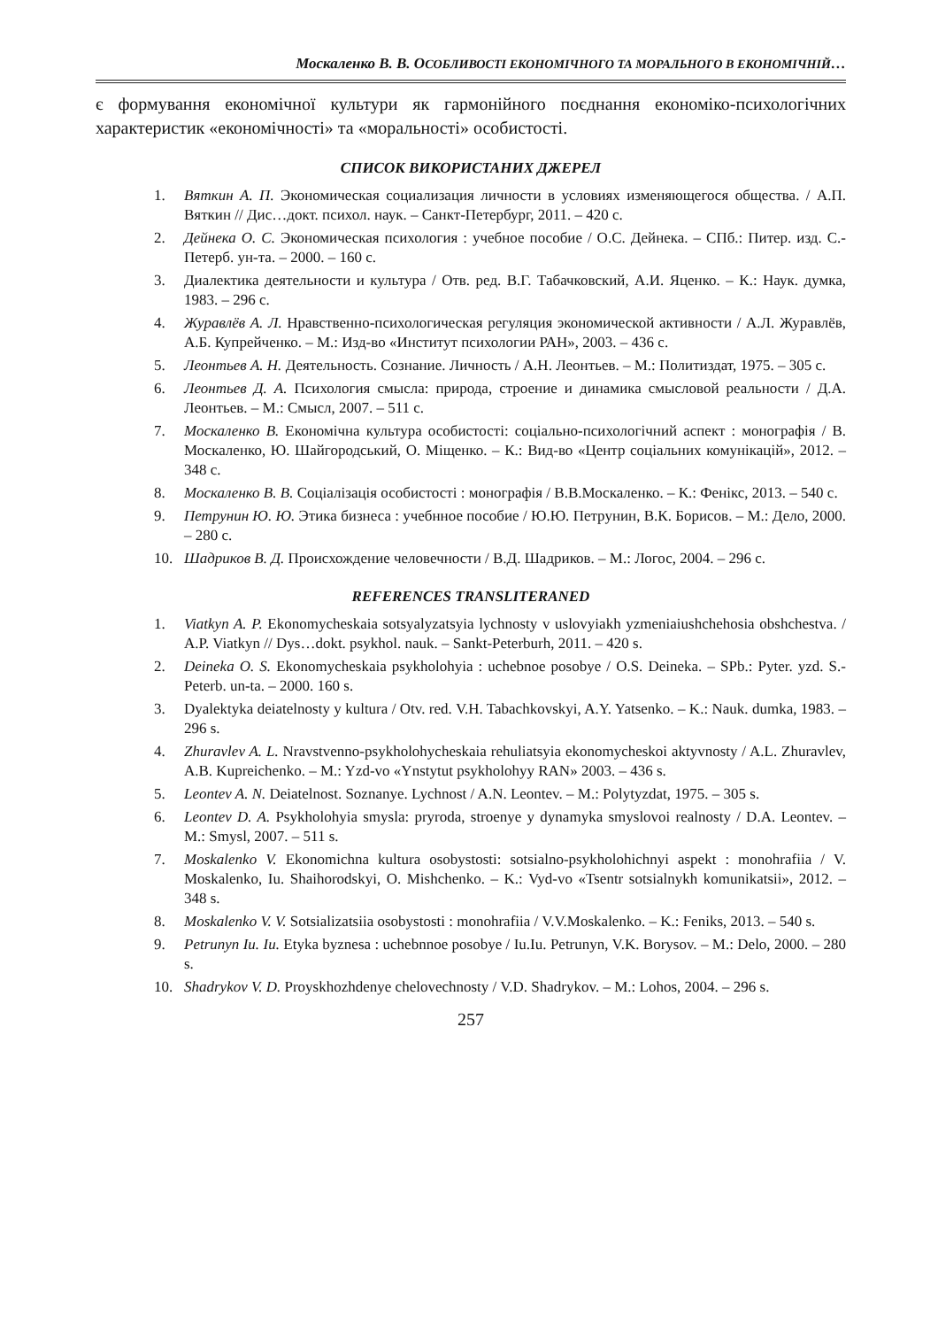Москаленко В. В. ОСОБЛИВОСТІ ЕКОНОМІЧНОГО ТА МОРАЛЬНОГО В ЕКОНОМІЧНІЙ…
є формування економічної культури як гармонійного поєднання економіко-психологічних характеристик «економічності» та «моральності» особистості.
СПИСОК ВИКОРИСТАНИХ ДЖЕРЕЛ
1. Вяткин А. П. Экономическая социализация личности в условиях изменяющегося общества. / А.П. Вяткин // Дис…докт. психол. наук. – Санкт-Петербург, 2011. – 420 с.
2. Дейнека О. С. Экономическая психология : учебное пособие / О.С. Дейнека. – СПб.: Питер. изд. С.-Петерб. ун-та. – 2000. – 160 с.
3. Диалектика деятельности и культура / Отв. ред. В.Г. Табачковский, А.И. Яценко. – К.: Наук. думка, 1983. – 296 с.
4. Журавлёв А. Л. Нравственно-психологическая регуляция экономической активности / А.Л. Журавлёв, А.Б. Купрейченко. – М.: Изд-во «Институт психологии РАН», 2003. – 436 с.
5. Леонтьев А. Н. Деятельность. Сознание. Личность / А.Н. Леонтьев. – М.: Политиздат, 1975. – 305 с.
6. Леонтьев Д. А. Психология смысла: природа, строение и динамика смысловой реальности / Д.А. Леонтьев. – М.: Смысл, 2007. – 511 с.
7. Москаленко В. Економічна культура особистості: соціально-психологічний аспект : монографія / В. Москаленко, Ю. Шайгородський, О. Міщенко. – К.: Вид-во «Центр соціальних комунікацій», 2012. – 348 с.
8. Москаленко В. В. Соціалізація особистості : монографія / В.В.Москаленко. – К.: Фенікс, 2013. – 540 с.
9. Петрунин Ю. Ю. Этика бизнеса : учебнное пособие / Ю.Ю. Петрунин, В.К. Борисов. – М.: Дело, 2000. – 280 с.
10. Шадриков В. Д. Происхождение человечности / В.Д. Шадриков. – М.: Логос, 2004. – 296 с.
REFERENCES TRANSLITERANED
1. Viatkyn A. P. Ekonomycheskaia sotsyalyzatsyia lychnosty v uslovyiakh yzmeniaiushchehosia obshchestva. / A.P. Viatkyn // Dys…dokt. psykhol. nauk. – Sankt-Peterburh, 2011. – 420 s.
2. Deineka O. S. Ekonomycheskaia psykholohyia : uchebnoe posobye / O.S. Deineka. – SPb.: Pyter. yzd. S.-Peterb. un-ta. – 2000. 160 s.
3. Dyalektyka deiatelnosty y kultura / Otv. red. V.H. Tabachkovskyi, A.Y. Yatsenko. – K.: Nauk. dumka, 1983. – 296 s.
4. Zhuravlev A. L. Nravstvenno-psykholohycheskaia rehuliatsyia ekonomycheskoi aktyvnosty / A.L. Zhuravlev, A.B. Kupreichenko. – M.: Yzd-vo «Ynstytut psykholohyy RAN» 2003. – 436 s.
5. Leontev A. N. Deiatelnost. Soznanye. Lychnost / A.N. Leontev. – M.: Polytyzdat, 1975. – 305 s.
6. Leontev D. A. Psykholohyia smysla: pryroda, stroenye y dynamyka smyslovoi realnosty / D.A. Leontev. – M.: Smysl, 2007. – 511 s.
7. Moskalenko V. Ekonomichna kultura osobystosti: sotsialno-psykholohichnyi aspekt : monohrafiia / V. Moskalenko, Iu. Shaihorodskyi, O. Mishchenko. – K.: Vyd-vo «Tsentr sotsialnykh komunikatsii», 2012. – 348 s.
8. Moskalenko V. V. Sotsializatsiia osobystosti : monohrafiia / V.V.Moskalenko. – K.: Feniks, 2013. – 540 s.
9. Petrunyn Iu. Iu. Etyka byznesa : uchebnnoe posobye / Iu.Iu. Petrunyn, V.K. Borysov. – M.: Delo, 2000. – 280 s.
10. Shadrykov V. D. Proyskhozhdenye chelovechnosty / V.D. Shadrykov. – M.: Lohos, 2004. – 296 s.
257